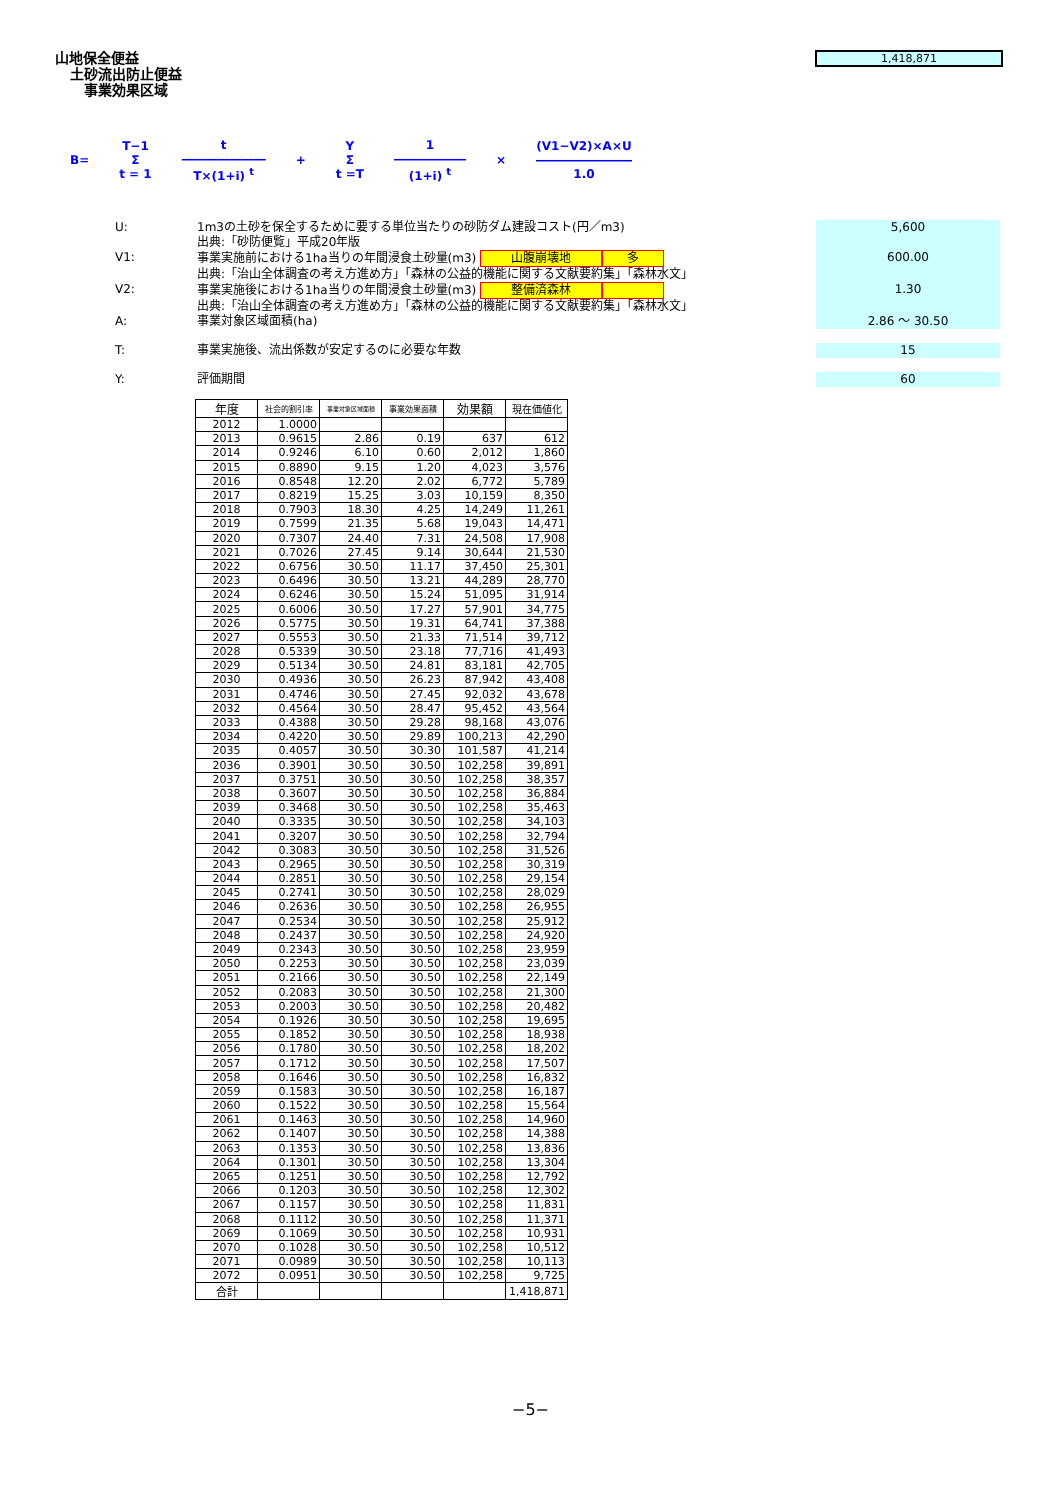山地保全便益
土砂流出防止便益
事業効果区域
1,418,871
B=
T−1
Σ
t = 1
t
―――――――
T×(1+i) <sup>t</sup>
+
Y
Σ
t =T
1
――――――
(1+i) <sup>t</sup>
×
(V1−V2)×A×U
――――――――
1.0
U: 1m3の土砂を保全するために要する単位当たりの砂防ダム建設コスト(円／m3)
出典:「砂防便覧」平成20年版 5,600
V1: 事業実施前における1ha当りの年間浸食土砂量(m3) 山腹崩壊地 多
出典:「治山全体調査の考え方進め方」「森林の公益的機能に関する文献要約集」「森林水文」 600.00
V2: 事業実施後における1ha当りの年間浸食土砂量(m3) 整備済森林
出典:「治山全体調査の考え方進め方」「森林の公益的機能に関する文献要約集」「森林水文」 1.30
A: 事業対象区域面積(ha) 2.86 ～ 30.50
T: 事業実施後、流出係数が安定するのに必要な年数 15
Y: 評価期間 60
| 年度 | 社会的割引率 | 事業対象区域面積 | 事業効果面積 | 効果額 | 現在価値化 |
| --- | --- | --- | --- | --- | --- |
| 2012 | 1.0000 | | | | |
| 2013 | 0.9615 | 2.86 | 0.19 | 637 | 612 |
| 2014 | 0.9246 | 6.10 | 0.60 | 2,012 | 1,860 |
| 2015 | 0.8890 | 9.15 | 1.20 | 4,023 | 3,576 |
| 2016 | 0.8548 | 12.20 | 2.02 | 6,772 | 5,789 |
| 2017 | 0.8219 | 15.25 | 3.03 | 10,159 | 8,350 |
| 2018 | 0.7903 | 18.30 | 4.25 | 14,249 | 11,261 |
| 2019 | 0.7599 | 21.35 | 5.68 | 19,043 | 14,471 |
| 2020 | 0.7307 | 24.40 | 7.31 | 24,508 | 17,908 |
| 2021 | 0.7026 | 27.45 | 9.14 | 30,644 | 21,530 |
| 2022 | 0.6756 | 30.50 | 11.17 | 37,450 | 25,301 |
| 2023 | 0.6496 | 30.50 | 13.21 | 44,289 | 28,770 |
| 2024 | 0.6246 | 30.50 | 15.24 | 51,095 | 31,914 |
| 2025 | 0.6006 | 30.50 | 17.27 | 57,901 | 34,775 |
| 2026 | 0.5775 | 30.50 | 19.31 | 64,741 | 37,388 |
| 2027 | 0.5553 | 30.50 | 21.33 | 71,514 | 39,712 |
| 2028 | 0.5339 | 30.50 | 23.18 | 77,716 | 41,493 |
| 2029 | 0.5134 | 30.50 | 24.81 | 83,181 | 42,705 |
| 2030 | 0.4936 | 30.50 | 26.23 | 87,942 | 43,408 |
| 2031 | 0.4746 | 30.50 | 27.45 | 92,032 | 43,678 |
| 2032 | 0.4564 | 30.50 | 28.47 | 95,452 | 43,564 |
| 2033 | 0.4388 | 30.50 | 29.28 | 98,168 | 43,076 |
| 2034 | 0.4220 | 30.50 | 29.89 | 100,213 | 42,290 |
| 2035 | 0.4057 | 30.50 | 30.30 | 101,587 | 41,214 |
| 2036 | 0.3901 | 30.50 | 30.50 | 102,258 | 39,891 |
| 2037 | 0.3751 | 30.50 | 30.50 | 102,258 | 38,357 |
| 2038 | 0.3607 | 30.50 | 30.50 | 102,258 | 36,884 |
| 2039 | 0.3468 | 30.50 | 30.50 | 102,258 | 35,463 |
| 2040 | 0.3335 | 30.50 | 30.50 | 102,258 | 34,103 |
| 2041 | 0.3207 | 30.50 | 30.50 | 102,258 | 32,794 |
| 2042 | 0.3083 | 30.50 | 30.50 | 102,258 | 31,526 |
| 2043 | 0.2965 | 30.50 | 30.50 | 102,258 | 30,319 |
| 2044 | 0.2851 | 30.50 | 30.50 | 102,258 | 29,154 |
| 2045 | 0.2741 | 30.50 | 30.50 | 102,258 | 28,029 |
| 2046 | 0.2636 | 30.50 | 30.50 | 102,258 | 26,955 |
| 2047 | 0.2534 | 30.50 | 30.50 | 102,258 | 25,912 |
| 2048 | 0.2437 | 30.50 | 30.50 | 102,258 | 24,920 |
| 2049 | 0.2343 | 30.50 | 30.50 | 102,258 | 23,959 |
| 2050 | 0.2253 | 30.50 | 30.50 | 102,258 | 23,039 |
| 2051 | 0.2166 | 30.50 | 30.50 | 102,258 | 22,149 |
| 2052 | 0.2083 | 30.50 | 30.50 | 102,258 | 21,300 |
| 2053 | 0.2003 | 30.50 | 30.50 | 102,258 | 20,482 |
| 2054 | 0.1926 | 30.50 | 30.50 | 102,258 | 19,695 |
| 2055 | 0.1852 | 30.50 | 30.50 | 102,258 | 18,938 |
| 2056 | 0.1780 | 30.50 | 30.50 | 102,258 | 18,202 |
| 2057 | 0.1712 | 30.50 | 30.50 | 102,258 | 17,507 |
| 2058 | 0.1646 | 30.50 | 30.50 | 102,258 | 16,832 |
| 2059 | 0.1583 | 30.50 | 30.50 | 102,258 | 16,187 |
| 2060 | 0.1522 | 30.50 | 30.50 | 102,258 | 15,564 |
| 2061 | 0.1463 | 30.50 | 30.50 | 102,258 | 14,960 |
| 2062 | 0.1407 | 30.50 | 30.50 | 102,258 | 14,388 |
| 2063 | 0.1353 | 30.50 | 30.50 | 102,258 | 13,836 |
| 2064 | 0.1301 | 30.50 | 30.50 | 102,258 | 13,304 |
| 2065 | 0.1251 | 30.50 | 30.50 | 102,258 | 12,792 |
| 2066 | 0.1203 | 30.50 | 30.50 | 102,258 | 12,302 |
| 2067 | 0.1157 | 30.50 | 30.50 | 102,258 | 11,831 |
| 2068 | 0.1112 | 30.50 | 30.50 | 102,258 | 11,371 |
| 2069 | 0.1069 | 30.50 | 30.50 | 102,258 | 10,931 |
| 2070 | 0.1028 | 30.50 | 30.50 | 102,258 | 10,512 |
| 2071 | 0.0989 | 30.50 | 30.50 | 102,258 | 10,113 |
| 2072 | 0.0951 | 30.50 | 30.50 | 102,258 | 9,725 |
| 合計 | | | | | 1,418,871 |
−5−